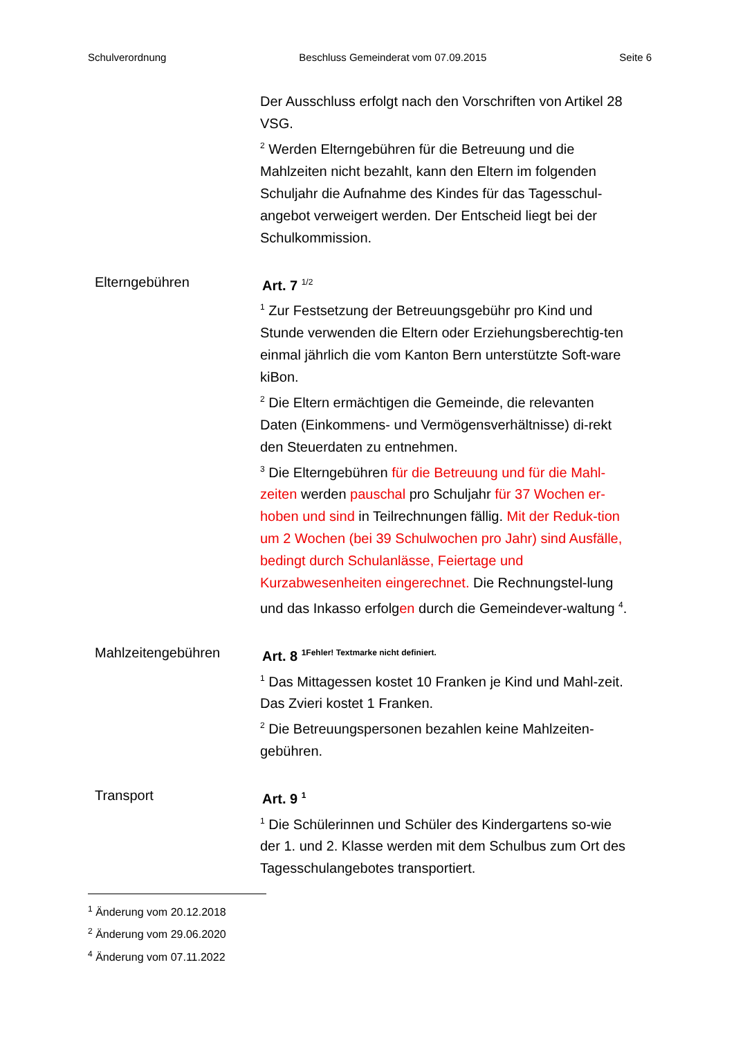Schulverordnung Beschluss Gemeinderat vom 07.09.2015 Seite 6
Der Ausschluss erfolgt nach den Vorschriften von Artikel 28 VSG.
<sup>2</sup> Werden Elterngebühren für die Betreuung und die Mahlzeiten nicht bezahlt, kann den Eltern im folgenden Schuljahr die Aufnahme des Kindes für das Tagesschul-angebot verweigert werden. Der Entscheid liegt bei der Schulkommission.
Elterngebühren Art. 7 <sup>1/2</sup>
<sup>1</sup> Zur Festsetzung der Betreuungsgebühr pro Kind und Stunde verwenden die Eltern oder Erziehungsberechtig-ten einmal jährlich die vom Kanton Bern unterstützte Soft-ware kiBon.
<sup>2</sup> Die Eltern ermächtigen die Gemeinde, die relevanten Daten (Einkommens- und Vermögensverhältnisse) di-rekt den Steuerdaten zu entnehmen.
<sup>3</sup> Die Elterngebühren für die Betreuung und für die Mahl-zeiten werden pauschal pro Schuljahr für 37 Wochen er-hoben und sind in Teilrechnungen fällig. Mit der Reduk-tion um 2 Wochen (bei 39 Schulwochen pro Jahr) sind Ausfälle, bedingt durch Schulanlässe, Feiertage und Kurzabwesenheiten eingerechnet. Die Rechnungstel-lung und das Inkasso erfolgen durch die Gemeindever-waltung <sup>4</sup>.
Mahlzeitengebühren Art. 8 <sup>1Fehler! Textmarke nicht definiert.</sup>
<sup>1</sup> Das Mittagessen kostet 10 Franken je Kind und Mahl-zeit. Das Zvieri kostet 1 Franken.
<sup>2</sup> Die Betreuungspersonen bezahlen keine Mahlzeiten-gebühren.
Transport Art. 9 <sup>1</sup>
<sup>1</sup> Die Schülerinnen und Schüler des Kindergartens so-wie der 1. und 2. Klasse werden mit dem Schulbus zum Ort des Tagesschulangebotes transportiert.
<sup>1</sup> Änderung vom 20.12.2018
<sup>2</sup> Änderung vom 29.06.2020
<sup>4</sup> Änderung vom 07.11.2022